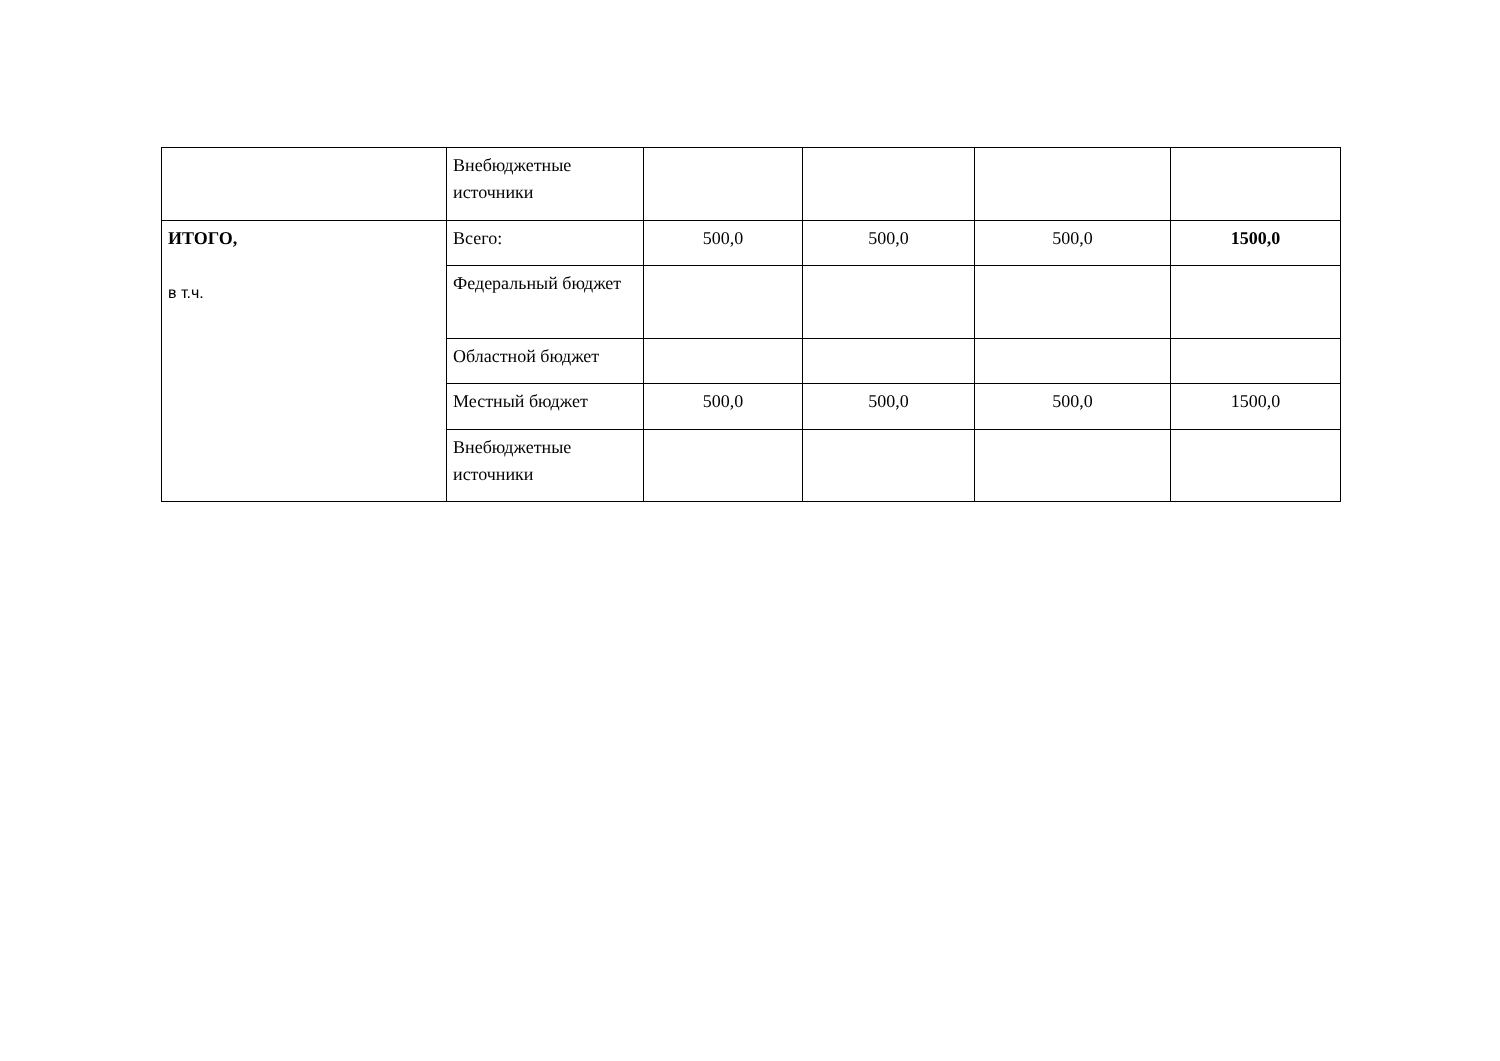| | Внебюджетные источники | | | | |
| ИТОГО, в т.ч. | Всего: | 500,0 | 500,0 | 500,0 | 1500,0 |
| | Федеральный бюджет | | | | |
| | Областной бюджет | | | | |
| | Местный бюджет | 500,0 | 500,0 | 500,0 | 1500,0 |
| | Внебюджетные источники | | | | |